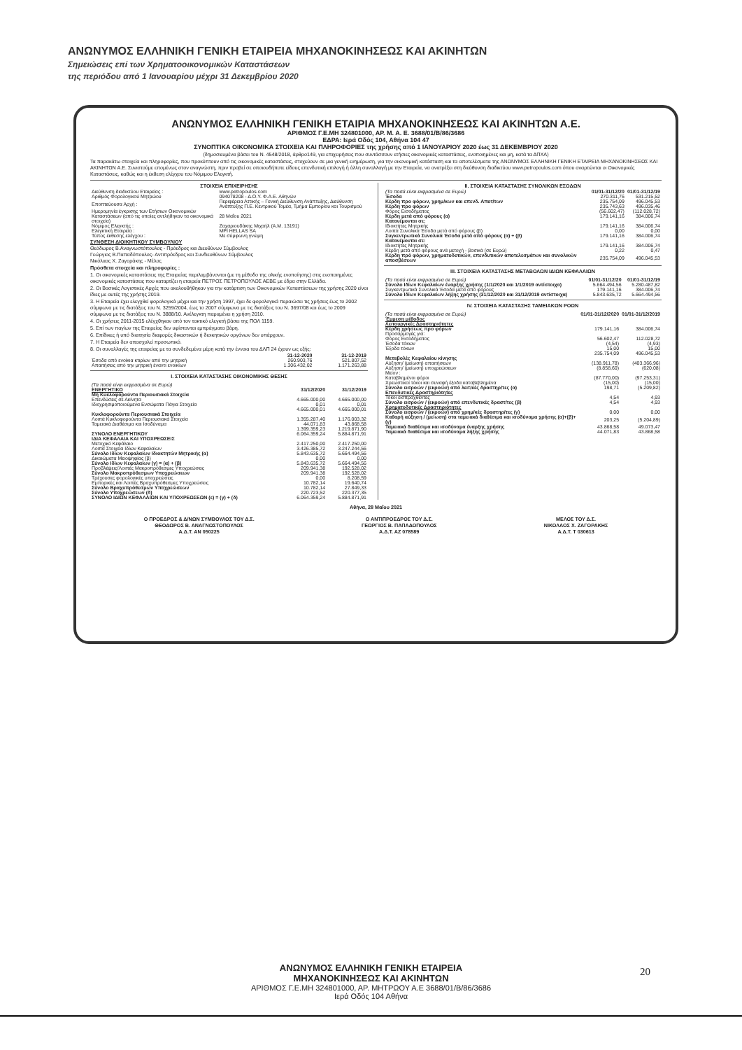ΑΝΩΝΥΜΟΣ ΕΛΛΗΝΙΚΗ ΓΕΝΙΚΗ ΕΤΑΙΡΕΙΑ ΜΗΧΑΝΟΚΙΝΗΣΕΩΣ ΚΑΙ ΑΚΙΝΗΤΩΝ
Σημειώσεις επί των Χρηματοοικονομικών Καταστάσεων
της περιόδου από 1 Ιανουαρίου μέχρι 31 Δεκεμβρίου 2020
ΑΝΩΝΥΜΟΣ ΕΛΛΗΝΙΚΗ ΓΕΝΙΚΗ ΕΤΑΙΡΙΑ ΜΗΧΑΝΟΚΙΝΗΣΕΩΣ ΚΑΙ ΑΚΙΝΗΤΩΝ Α.Ε.
ΑΡΙΘΜΟΣ Γ.Ε.ΜΗ 324801000, ΑΡ. Μ. Α. Ε. 3688/01/Β/86/3686
ΕΔΡΑ: Ιερά Οδός 104, Αθήνα 104 47
ΣΥΝΟΠΤΙΚΑ ΟΙΚΟΝΟΜΙΚΑ ΣΤΟΙΧΕΙΑ ΚΑΙ ΠΛΗΡΟΦΟΡΙΕΣ της χρήσης από 1 ΙΑΝΟΥΑΡΙΟΥ 2020 έως 31 ΔΕΚΕΜΒΡΙΟΥ 2020
(δημοσιευμένα βάσει του Ν. 4548/2018, άρθρο149, για επιχειρήσεις που συντάσσουν ετήσιες οικονομικές καταστάσεις, ενοποιημένες και μη, κατά τα ΔΠΧΑ)
Τα παρακάτω στοιχεία και πληροφορίες, που προκύπτουν από τις οικονομικές καταστάσεις, στοχεύουν σε μια γενική ενημέρωση, για την οικονομική κατάσταση και τα αποτελέσματα της ΑΝΩΝΥΜΟΣ ΕΛΛΗΝΙΚΗ ΓΕΝΙΚΗ ΕΤΑΙΡΕΙΑ ΜΗΧΑΝΟΚΙΝΗΣΕΩΣ ΚΑΙ ΑΚΙΝΗΤΩΝ Α.Ε. Συνιστούμε επομένως στον αναγνώστη, πριν προβεί σε οποιουδήποτε είδους επενδυτική επιλογή ή άλλη συναλλαγή με την Εταιρεία, να ανατρέξει στη διεύθυνση διαδικτύου www.petropoulos.com όπου αναρτώνται οι Οικονομικές Καταστάσεις, καθώς και η έκθεση ελέγχου του Νόμιμου Ελεγκτή.
ΣΤΟΙΧΕΙΑ ΕΠΙΧΕΙΡΗΣΗΣ
| Διεύθυνση διαδικτύου Εταιρείας : | www.petropoulos.com |
| Αριθμός Φορολογικού Μητρώου | 094078208 - Δ.Ο.Υ. Φ.Α.Ε. Αθηνών |
| Εποπτεύουσα Αρχή : | Περιφέρεια Αττικής – Γενική Διεύθυνση Ανάπτυξης, Διεύθυνση Ανάπτυξης Π.Ε. Κεντρικού Τομέα, Τμήμα Εμπορίου και Τουρισμού |
| Ημερομηνία έγκρισης των Ετήσιων Οικονομικών Καταστάσεων (από τις οποίες αντλήθηκαν τα οικονομικά στοιχεία) | 28 Μαΐου 2021 |
| Νόμιμος Ελεγκτής : | Ζαχαριουδάκης Μιχαήλ (Α.Μ. 13191) |
| Ελεγκτική Εταιρεία : | MPI HELLAS SA |
| Τύπος έκθεσης ελέγχου : | Με σύμφωνη γνώμη |
ΣΥΝΘΕΣΗ ΔΙΟΙΚΗΤΙΚΟΥ ΣΥΜΒΟΥΛΙΟΥ
Θεόδωρος Β.Αναγνωστόπουλος - Πρόεδρος και Διευθύνων Σύμβουλος
Γεώργιος Β.Παπαδόπουλος- Αντιπρόεδρος και Συνδιευθύνων Σύμβουλος
Νικόλαος Χ. Ζαγοράκης - Μέλος
Πρόσθετα στοιχεία και πληροφορίες :
1. Οι οικονομικές καταστάσεις της Εταιρείας περιλαμβάνονται (με τη μέθοδο της ολικής ενοποίησης) στις ενοποιημένες οικονομικές καταστάσεις που καταρτίζει η εταιρεία ΠΕΤΡΟΣ ΠΕΤΡΟΠΟΥΛΟΣ ΑΕΒΕ με έδρα στην Ελλάδα.
2. Οι Βασικές Λογιστικές Αρχές που ακολουθήθηκαν για την κατάρτιση των Οικονομικών Καταστάσεων της χρήσης 2020 είναι ίδιες με αυτές της χρήσης 2019.
3. Η Εταιρεία έχει ελεγχθεί φορολογικά μέχρι και την χρήση 1997, έχει δε φορολογικά περαιώσει τις χρήσεις έως το 2002 σύμφωνα με τις διατάξεις του Ν. 3259/2004, έως το 2007 σύμφωνα με τις διατάξεις του Ν. 3697/08 και έως το 2009 σύμφωνα με τις διατάξεις του Ν. 3888/10. Ανέλεγκτη παραμένει η χρήση 2010.
4. Οι χρήσεις 2011-2015 ελέγχθηκαν από τον τακτικό ελεγκτή βάσει της ΠΟΛ 1159.
5. Επί των παγίων της Εταιρείας δεν υφίστανται εμπράγματα βάρη.
6. Επίδικες ή υπό διαιτησία διαφορές δικαστικών ή διοικητικών οργάνων δεν υπάρχουν.
7. Η Εταιρεία δεν απασχολεί προσωπικό.
8. Οι συναλλαγές της εταιρείας με τα συνδεδεμένα μέρη κατά την έννοια του ΔΛΠ 24 έχουν ως εξής:
| | 31-12-2020 | 31-12-2019 |
| --- | --- | --- |
| Έσοδα από ενοίκια κτιρίων από την μητρική | 260.903,76 | 521.807,52 |
| Απαιτήσεις από την μητρική έναντι ενοικίων | 1.306.432,02 | 1.171.263,88 |
I. ΣΤΟΙΧΕΙΑ ΚΑΤΑΣΤΑΣΗΣ ΟΙΚΟΝΟΜΙΚΗΣ ΘΕΣΗΣ
| (Τα ποσά είναι εκφρασμένα σε Ευρώ) | | |
| ΕΝΕΡΓΗΤΙΚΟ | 31/12/2020 | 31/12/2019 |
| Μη Κυκλοφορούντα Περιουσιακά Στοιχεία | | |
| Επενδύσεις σε Ακίνητα | 4.665.000,00 | 4.665.000,00 |
| Ιδιοχρησιμοποιούμενα Ενσώματα Πάγια Στοιχεία | 0,01 | 0,01 |
| | 4.665.000,01 | 4.665.000,01 |
| Κυκλοφορούντα Περιουσιακά Στοιχεία | | |
| Λοιπά Κυκλοφορούντα Περιουσιακά Στοιχεία | 1.355.287,40 | 1.176.003,32 |
| Ταμειακά Διαθέσιμα και Ισοδύναμα | 44.071,83 | 43.868,58 |
| | 1.399.359,23 | 1.219.871,90 |
| ΣΥΝΟΛΟ ΕΝΕΡΓΗΤΙΚΟΥ | 6.064.359,24 | 5.884.871,91 |
| ΙΔΙΑ ΚΕΦΑΛΑΙΑ ΚΑΙ ΥΠΟΧΡΕΩΣΕΙΣ | | |
| Μετοχικό Κεφάλαιο | 2.417.250,00 | 2.417.250,00 |
| Λοιπά Στοιχεία Ιδίων Κεφαλαίων | 3.426.385,72 | 3.247.244,56 |
| Σύνολο Ιδίων Κεφαλαίων Ιδιοκτητών Μητρικής (α) | 5.843.635,72 | 5.664.494,56 |
| Δικαιώματα Μειοψηφίας (β) | 0,00 | 0,00 |
| Σύνολο Ιδίων Κεφαλαίων (γ) = (α) + (β) | 5.843.635,72 | 5.664.494,56 |
| Προβλέψεις/Λοιπές Μακροπρόθεσμες Υποχρεώσεις | 209.941,38 | 192.528,02 |
| Σύνολο Μακροπρόθεσμων Υποχρεώσεων | 209.941,38 | 192.528,02 |
| Τρέχουσες φορολογικές υποχρεώσεις | 0,00 | 8.208,59 |
| Εμπορικές και Λοιπές Βραχυπρόθεσμες Υποχρεώσεις | 10.782,14 | 19.640,74 |
| Σύνολο Βραχυπρόθεσμων Υποχρεώσεων | 10.782,14 | 27.849,33 |
| Σύνολο Υποχρεώσεων (δ) | 220.723,52 | 220.377,35 |
| ΣΥΝΟΛΟ ΙΔΙΩΝ ΚΕΦΑΛΑΙΩΝ ΚΑΙ ΥΠΟΧΡΕΩΣΕΩΝ (ε) = (γ) + (δ) | 6.064.359,24 | 5.884.871,91 |
II. ΣΤΟΙΧΕΙΑ ΚΑΤΑΣΤΑΣΗΣ ΣΥΝΟΛΙΚΩΝ ΕΣΟΔΩΝ
| (Τα ποσά είναι εκφρασμένα σε Ευρώ) | 01/01-31/12/20 | 01/01-31/12/19 |
| Έσοδα | 270.311,76 | 531.215,52 |
| Κέρδη προ φόρων, χρημ/κων και επενδ. Αποτ/των | 235.754,09 | 496.045,53 |
| Κέρδη προ φόρων | 235.743,63 | 496.035,46 |
| Φόρος Εισοδήματος | (56.602,47) | (112.028,72) |
| Κέρδη μετά από φόρους (α) | 179.141,16 | 384.006,74 |
| Κατανέμονται σε: | | |
| Ιδιοκτήτες Μητρικής | 179.141,16 | 384.006,74 |
| Λοιπά Συνολικά Έσοδα μετά από φόρους (β) | 0,00 | 0,00 |
| Συγκεντρωτικά Συνολικά Έσοδα μετά από φόρους (α) + (β) | 179.141,16 | 384.006,74 |
| Κατανέμονται σε: | | |
| Ιδιοκτήτες Μητρικής | 179.141,16 | 384.006,74 |
| Κέρδη μετά από φόρους ανά μετοχή - βασικά (σε Ευρώ) | 0,22 | 0,47 |
| Κέρδη πρό φόρων, χρηματοδοτικών, επενδυτικών αποτελεσμάτων και συνολικών αποσβέσεων | 235.754,09 | 496.045,53 |
III. ΣΤΟΙΧΕΙΑ ΚΑΤΑΣΤΑΣΗΣ ΜΕΤΑΒΟΛΩΝ ΙΔΙΩΝ ΚΕΦΑΛΑΙΩΝ
| (Τα ποσά είναι εκφρασμένα σε Ευρώ) | 01/01-31/12/20 | 01/01-31/12/19 |
| Σύνολο Ιδίων Κεφαλαίων έναρξης χρήσης (1/1/2020 και 1/1/2019 αντίστοιχα) | 5.664.494,56 | 5.280.487,82 |
| Συγκεντρωτικά Συνολικά Έσοδα μετά από φόρους | 179.141,16 | 384.006,74 |
| Σύνολο Ιδίων Κεφαλαίων λήξης χρήσης (31/12/2020 και 31/12/2019 αντίστοιχα) | 5.843.635,72 | 5.664.494,56 |
IV. ΣΤΟΙΧΕΙΑ ΚΑΤΑΣΤΑΣΗΣ ΤΑΜΕΙΑΚΩΝ ΡΟΩΝ
| (Τα ποσά είναι εκφρασμένα σε Ευρώ) | 01/01-31/12/2020 | 01/01-31/12/2019 |
| Έμμεση μέθοδος | | |
| Λειτουργικές Δραστηριότητες | | |
| Κέρδη χρήσεως προ φόρων | 179.141,16 | 384.006,74 |
| Προσαρμογές για: | | |
| Φόρος Εισοδήματος | 56.602,47 | 112.028,72 |
| Έσοδα τόκων | (4,54) | (4,93) |
| Έξοδα τόκων | 15,00 | 15,00 |
| | 235.754,09 | 496.045,53 |
| Μεταβολές Κεφαλαίου κίνησης | | |
| Αύξηση/ (μείωση) απαιτήσεων | (138.911,78) | (403.366,96) |
| Αύξηση/ (μείωση) υποχρεώσεων | (8.858,60) | (620,08) |
| Μείον : | | |
| Καταβλημένοι φόροι | (87.770,00) | (97.253,31) |
| Χρεωστικοί τόκοι και συναφή έξοδα καταβεβλημένα | (15,00) | (15,00) |
| Σύνολο εισροών / (εκροών) από λειτ/κές δραστηρ/τες (α) | 198,71 | (5.209,82) |
| Επενδυτικές Δραστηριότητες | | |
| Τόκοι εισπραχθέντες | 4,54 | 4,93 |
| Σύνολο εισροών / (εκροών) από επενδυτικές δραστ/τες (β) | 4,54 | 4,93 |
| Χρηματοδοτικές Δραστηριότητες | | |
| Σύνολο εισροών / (εκροών) από χρημ/κές δραστηρ/τες (γ) | 0,00 | 0,00 |
| Καθαρή αύξηση / (μείωση) στα ταμειακά διαθέσιμα και ισοδύναμα χρήσης (α)+(β)+(γ) | 203,25 | (5.204,89) |
| Ταμειακά διαθέσιμα και ισοδύναμα έναρξης χρήσης | 43.868,58 | 49.073,47 |
| Ταμειακά διαθέσιμα και ισοδύναμα λήξης χρήσης | 44.071,83 | 43.868,58 |
Αθήνα, 28 Μαΐου 2021
Ο ΠΡΟΕΔΡΟΣ & Δ/ΝΩΝ ΣΥΜΒΟΥΛΟΣ ΤΟΥ Δ.Σ.
ΘΕΟΔΩΡΟΣ Β. ΑΝΑΓΝΩΣΤΟΠΟΥΛΟΣ
Α.Δ.Τ. ΑΝ 050225
Ο ΑΝΤΙΠΡΟΕΔΡΟΣ ΤΟΥ Δ.Σ.
ΓΕΩΡΓΙΟΣ Β. ΠΑΠΑΔΟΠΟΥΛΟΣ
Α.Δ.Τ. ΑΖ 078589
ΜΕΛΟΣ ΤΟΥ Δ.Σ.
ΝΙΚΟΛΑΟΣ Χ. ΖΑΓΟΡΑΚΗΣ
Α.Δ.Τ. Τ 030613
ΑΝΩΝΥΜΟΣ ΕΛΛΗΝΙΚΗ ΓΕΝΙΚΗ ΕΤΑΙΡΕΙΑ
ΜΗΧΑΝΟΚΙΝΗΣΕΩΣ ΚΑΙ ΑΚΙΝΗΤΩΝ
ΑΡΙΘΜΟΣ Γ.Ε.ΜΗ 324801000, ΑΡ. ΜΗΤΡΩΟΥ Α.Ε 3688/01/Β/86/3686
Ιερά Οδός 104 Αθήνα
20